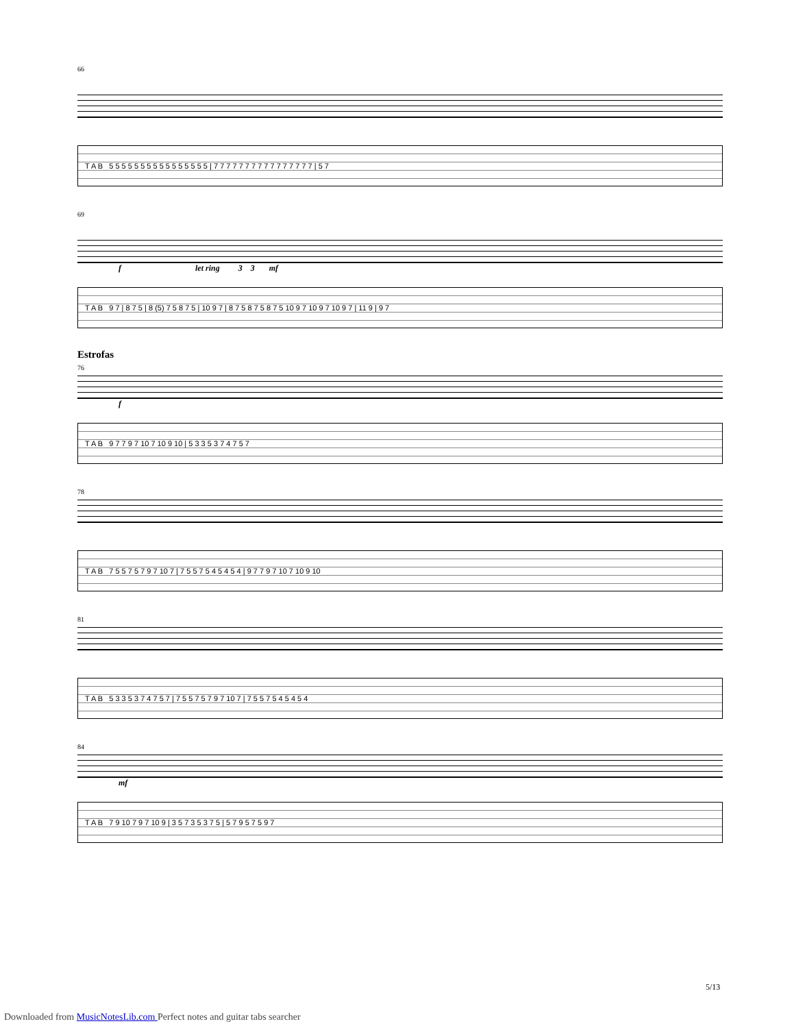66
T A B 5 5 5 5 5 5 5 5 5 5 5 5 5 5 5 5 | 7 7 7 7 7 7 7 7 7 7 7 7 7 7 7 7 | 5 7
69
f let ring 3 3 mf
T A B 9 7 | 8 7 5 | 8 (5) 7 5 8 7 5 | 10 9 7 | 8 7 5 8 7 5 8 7 5 10 9 7 10 9 7 10 9 7 | 11 9 | 9 7
Estrofas
76
f
T A B 9 7 7 9 7 10 7 10 9 10 | 5 3 3 5 3 7 4 7 5 7
78
T A B 7 5 5 7 5 7 9 7 10 7 | 7 5 5 7 5 4 5 4 5 4 | 9 7 7 9 7 10 7 10 9 10
81
T A B 5 3 3 5 3 7 4 7 5 7 | 7 5 5 7 5 7 9 7 10 7 | 7 5 5 7 5 4 5 4 5 4
84
mf
T A B 7 9 10 7 9 7 10 9 | 3 5 7 3 5 3 7 5 | 5 7 9 5 7 5 9 7
5/13
Downloaded from MusicNotesLib.com Perfect notes and guitar tabs searcher